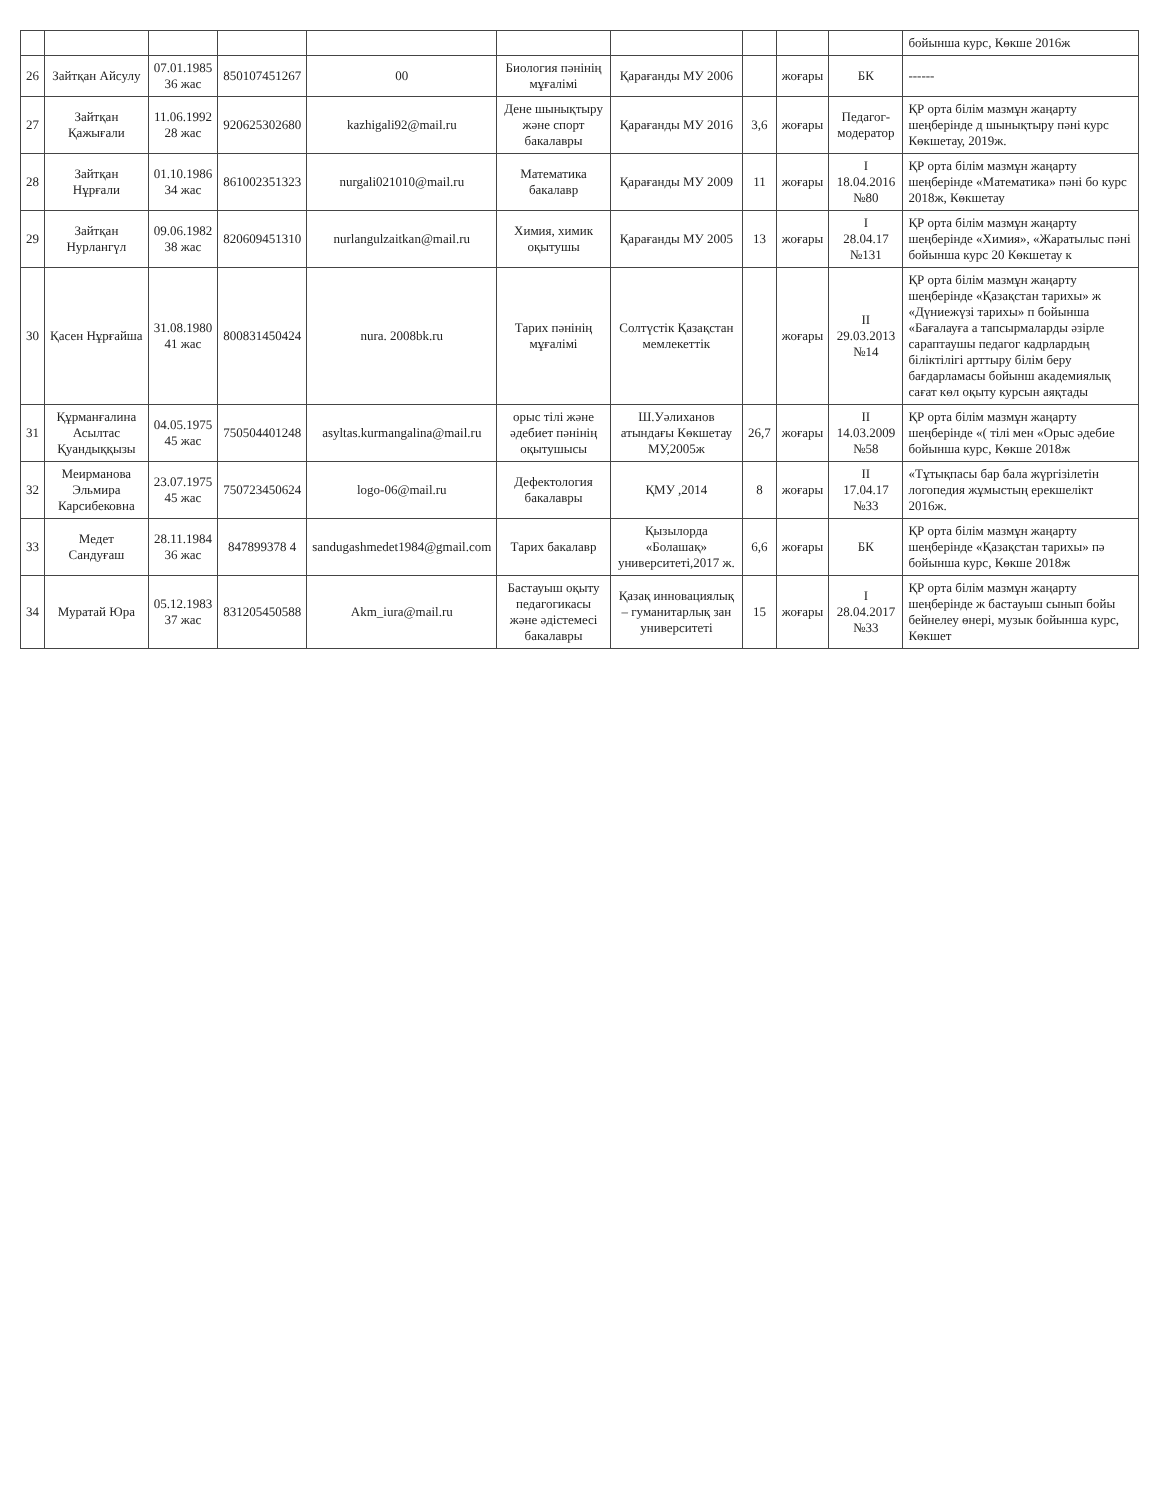| | | | | | | | | | | бойынша курс, Көкше 2016ж |
| 26 | Зайтқан Айсулу | 07.01.1985 36 жас | 850107451267 | 00 | Биология пәнінің мұғалімі | Қарағанды МУ 2006 | | жоғары | БК | ------ |
| 27 | Зайтқан Қажығали | 11.06.1992 28 жас | 920625302680 | kazhigali92@mail.ru | Дене шынықтыру және спорт бакалавры | Қарағанды МУ 2016 | 3,6 | жоғары | Педагог-модератор | ҚР орта білім мазмұн жаңарту шеңберінде д шынықтыру пәні курс Көкшетау, 2019ж. |
| 28 | Зайтқан Нұрғали | 01.10.1986 34 жас | 861002351323 | nurgali021010@mail.ru | Математика бакалавр | Қарағанды МУ 2009 | 11 | жоғары | I 18.04.2016 №80 | ҚР орта білім мазмұн жаңарту шеңберінде «Математика» пәні бо курс 2018ж, Көкшетау |
| 29 | Зайтқан Нурлангүл | 09.06.1982 38 жас | 820609451310 | nurlangulzaitkan@mail.ru | Химия, химик оқытушы | Қарағанды МУ 2005 | 13 | жоғары | I 28.04.17 №131 | ҚР орта білім мазмұн жаңарту шеңберінде «Химия», «Жаратылыс пәні бойынша курс 20 Көкшетау к |
| 30 | Қасен Нұрғайша | 31.08.1980 41 жас | 800831450424 | nura. 2008bk.ru | Тарих пәнінің мұғалімі | Солтүстік Қазақстан мемлекеттік | | жоғары | II 29.03.2013 №14 | ҚР орта білім мазмұн жаңарту шеңберінде «Қазақстан тарихы» ж «Дүниежүзі тарихы» п бойынша «Бағалауға а тапсырмаларды әзірле сараптаушы педагог кадрлардың біліктілігі арттыру білім беру бағдарламасы бойынш академиялық сағат көл оқыту курсын аяқтады |
| 31 | Құрманғалина Асылтас Қуандыққызы | 04.05.1975 45 жас | 750504401248 | asyltas.kurmangalina@mail.ru | орыс тілі және әдебиет пәнінің оқытушысы | Ш.Уәлиханов атындағы Көкшетау МУ,2005ж | 26,7 | жоғары | II 14.03.2009 №58 | ҚР орта білім мазмұн жаңарту шеңберінде «( тілі мен «Орыс әдебие бойынша курс, Көкше 2018ж |
| 32 | Меирманова Эльмира Карсибековна | 23.07.1975 45 жас | 750723450624 | logo-06@mail.ru | Дефектология бакалавры | ҚМУ ,2014 | 8 | жоғары | II 17.04.17 №33 | «Тұтықпасы бар бала жүргізілетін логопедия жұмыстың ерекшелікт 2016ж. |
| 33 | Медет Сандуғаш | 28.11.1984 36 жас | 847899378 4 | sandugashmedet1984@gmail.com | Тарих бакалавр | Қызылорда «Болашақ» университеті,2017 ж. | 6,6 | жоғары | БК | ҚР орта білім мазмұн жаңарту шеңберінде «Қазақстан тарихы» пә бойынша курс, Көкше 2018ж |
| 34 | Муратай Юра | 05.12.1983 37 жас | 831205450588 | Akm_iura@mail.ru | Бастауыш оқыту педагогикасы және әдістемесі бакалавры | Қазақ инновациялық – гуманитарлық зан университеті | 15 | жоғары | I 28.04.2017 №33 | ҚР орта білім мазмұн жаңарту шеңберінде ж бастауыш сынып бойы бейнелеу өнері, музык бойынша курс, Көкшет |